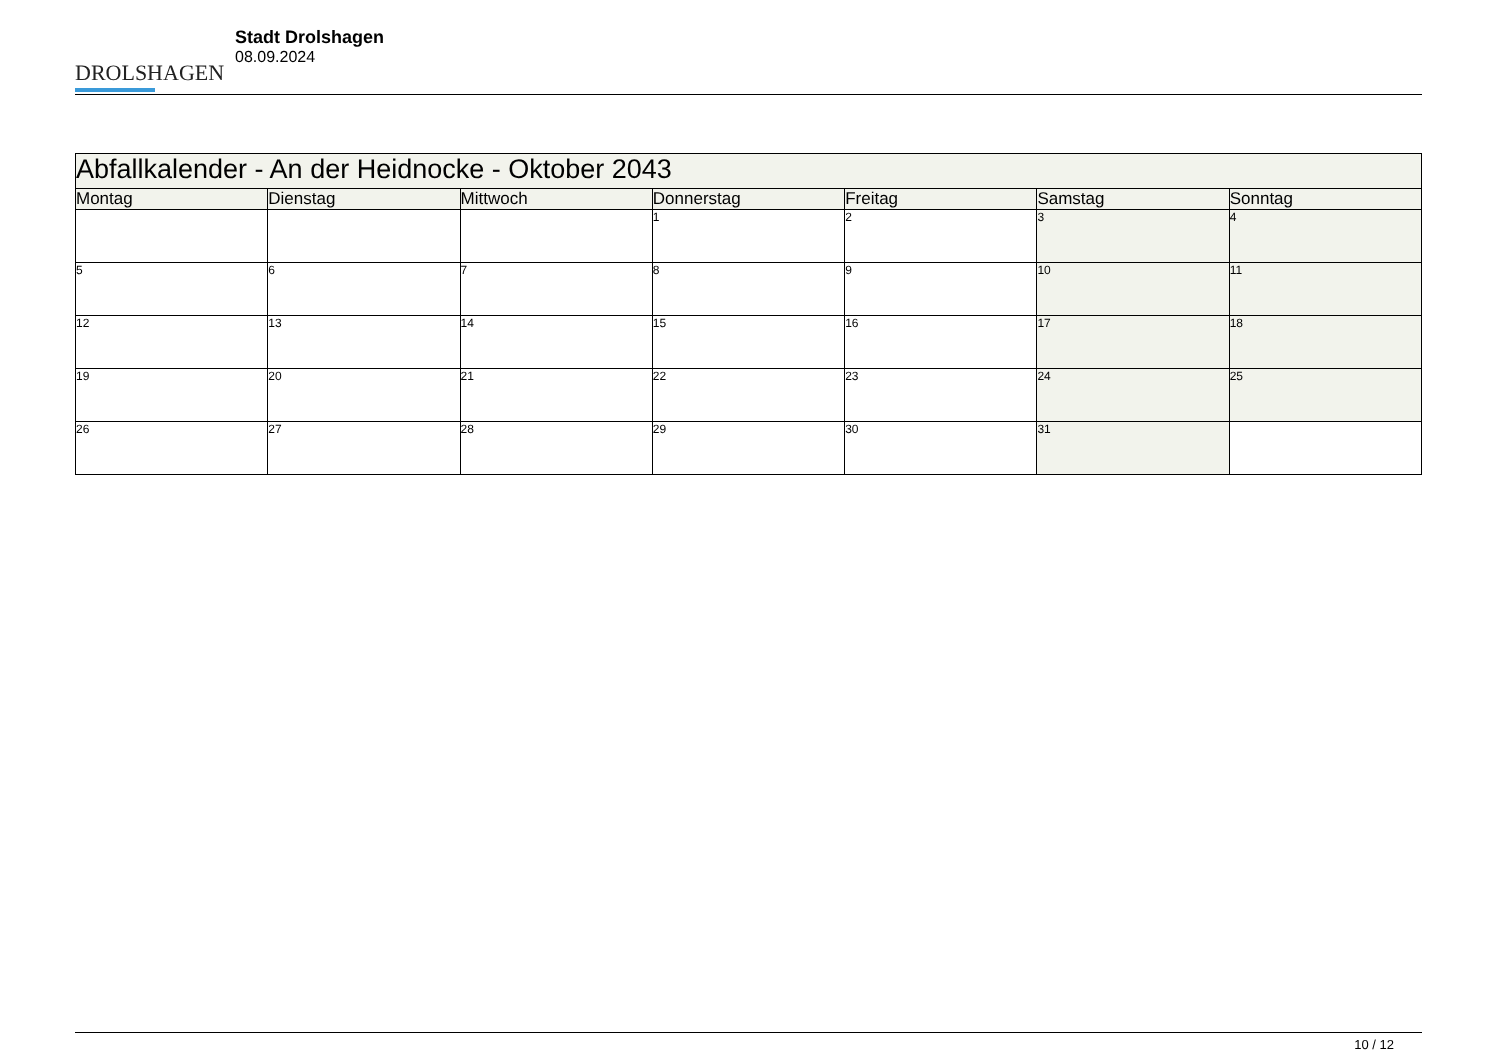DROLSHAGEN
Stadt Drolshagen
08.09.2024
| Abfallkalender - An der Heidnocke - Oktober 2043 | | | | | | |
| --- | --- | --- | --- | --- | --- | --- |
| Montag | Dienstag | Mittwoch | Donnerstag | Freitag | Samstag | Sonntag |
| | | | 1 | 2 | 3 | 4 |
| 5 | 6 | 7 | 8 | 9 | 10 | 11 |
| 12 | 13 | 14 | 15 | 16 | 17 | 18 |
| 19 | 20 | 21 | 22 | 23 | 24 | 25 |
| 26 | 27 | 28 | 29 | 30 | 31 | |
10 / 12